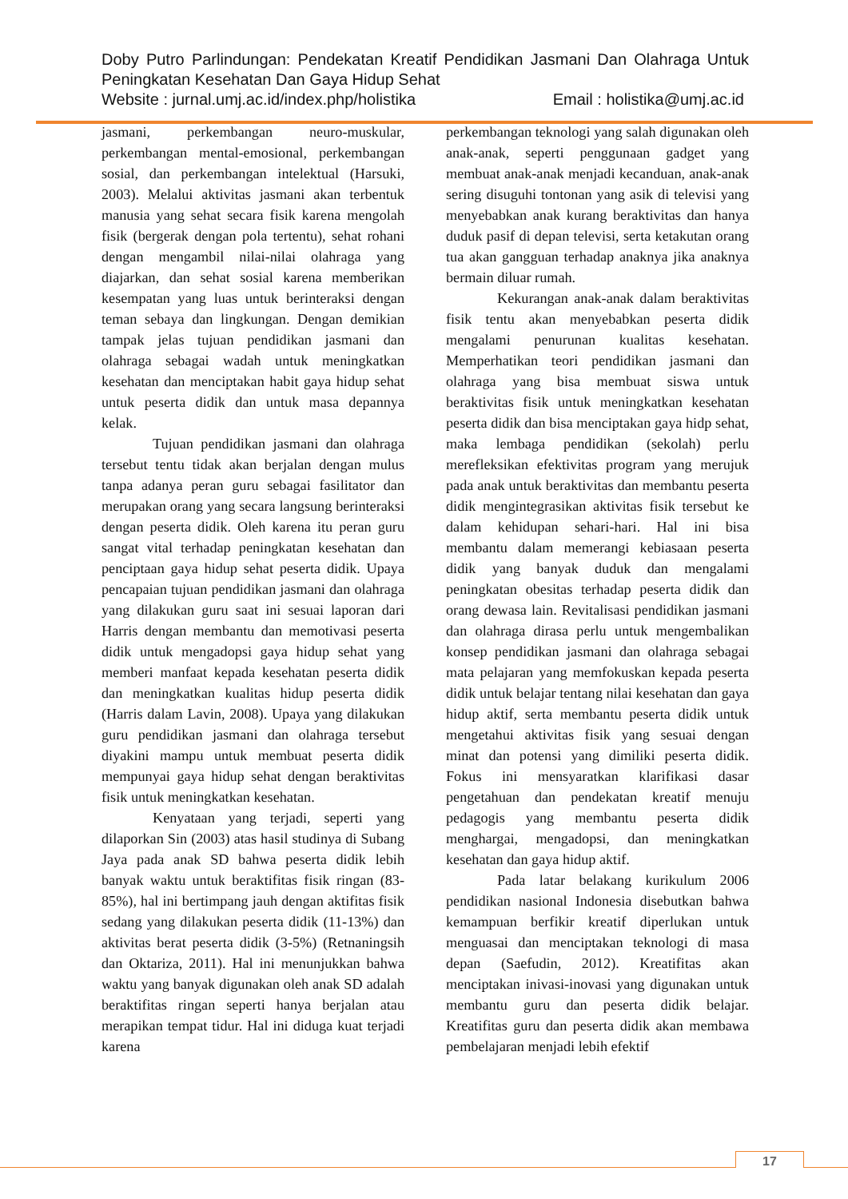Doby Putro Parlindungan: Pendekatan Kreatif Pendidikan Jasmani Dan Olahraga Untuk Peningkatan Kesehatan Dan Gaya Hidup Sehat
Website : jurnal.umj.ac.id/index.php/holistika Email : holistika@umj.ac.id
jasmani, perkembangan neuro-muskular, perkembangan mental-emosional, perkembangan sosial, dan perkembangan intelektual (Harsuki, 2003). Melalui aktivitas jasmani akan terbentuk manusia yang sehat secara fisik karena mengolah fisik (bergerak dengan pola tertentu), sehat rohani dengan mengambil nilai-nilai olahraga yang diajarkan, dan sehat sosial karena memberikan kesempatan yang luas untuk berinteraksi dengan teman sebaya dan lingkungan. Dengan demikian tampak jelas tujuan pendidikan jasmani dan olahraga sebagai wadah untuk meningkatkan kesehatan dan menciptakan habit gaya hidup sehat untuk peserta didik dan untuk masa depannya kelak.
Tujuan pendidikan jasmani dan olahraga tersebut tentu tidak akan berjalan dengan mulus tanpa adanya peran guru sebagai fasilitator dan merupakan orang yang secara langsung berinteraksi dengan peserta didik. Oleh karena itu peran guru sangat vital terhadap peningkatan kesehatan dan penciptaan gaya hidup sehat peserta didik. Upaya pencapaian tujuan pendidikan jasmani dan olahraga yang dilakukan guru saat ini sesuai laporan dari Harris dengan membantu dan memotivasi peserta didik untuk mengadopsi gaya hidup sehat yang memberi manfaat kepada kesehatan peserta didik dan meningkatkan kualitas hidup peserta didik (Harris dalam Lavin, 2008). Upaya yang dilakukan guru pendidikan jasmani dan olahraga tersebut diyakini mampu untuk membuat peserta didik mempunyai gaya hidup sehat dengan beraktivitas fisik untuk meningkatkan kesehatan.
Kenyataan yang terjadi, seperti yang dilaporkan Sin (2003) atas hasil studinya di Subang Jaya pada anak SD bahwa peserta didik lebih banyak waktu untuk beraktifitas fisik ringan (83-85%), hal ini bertimpang jauh dengan aktifitas fisik sedang yang dilakukan peserta didik (11-13%) dan aktivitas berat peserta didik (3-5%) (Retnaningsih dan Oktariza, 2011). Hal ini menunjukkan bahwa waktu yang banyak digunakan oleh anak SD adalah beraktifitas ringan seperti hanya berjalan atau merapikan tempat tidur. Hal ini diduga kuat terjadi karena
perkembangan teknologi yang salah digunakan oleh anak-anak, seperti penggunaan gadget yang membuat anak-anak menjadi kecanduan, anak-anak sering disuguhi tontonan yang asik di televisi yang menyebabkan anak kurang beraktivitas dan hanya duduk pasif di depan televisi, serta ketakutan orang tua akan gangguan terhadap anaknya jika anaknya bermain diluar rumah.
Kekurangan anak-anak dalam beraktivitas fisik tentu akan menyebabkan peserta didik mengalami penurunan kualitas kesehatan. Memperhatikan teori pendidikan jasmani dan olahraga yang bisa membuat siswa untuk beraktivitas fisik untuk meningkatkan kesehatan peserta didik dan bisa menciptakan gaya hidp sehat, maka lembaga pendidikan (sekolah) perlu merefleksikan efektivitas program yang merujuk pada anak untuk beraktivitas dan membantu peserta didik mengintegrasikan aktivitas fisik tersebut ke dalam kehidupan sehari-hari. Hal ini bisa membantu dalam memerangi kebiasaan peserta didik yang banyak duduk dan mengalami peningkatan obesitas terhadap peserta didik dan orang dewasa lain. Revitalisasi pendidikan jasmani dan olahraga dirasa perlu untuk mengembalikan konsep pendidikan jasmani dan olahraga sebagai mata pelajaran yang memfokuskan kepada peserta didik untuk belajar tentang nilai kesehatan dan gaya hidup aktif, serta membantu peserta didik untuk mengetahui aktivitas fisik yang sesuai dengan minat dan potensi yang dimiliki peserta didik. Fokus ini mensyaratkan klarifikasi dasar pengetahuan dan pendekatan kreatif menuju pedagogis yang membantu peserta didik menghargai, mengadopsi, dan meningkatkan kesehatan dan gaya hidup aktif.
Pada latar belakang kurikulum 2006 pendidikan nasional Indonesia disebutkan bahwa kemampuan berfikir kreatif diperlukan untuk menguasai dan menciptakan teknologi di masa depan (Saefudin, 2012). Kreatifitas akan menciptakan inivasi-inovasi yang digunakan untuk membantu guru dan peserta didik belajar. Kreatifitas guru dan peserta didik akan membawa pembelajaran menjadi lebih efektif
17